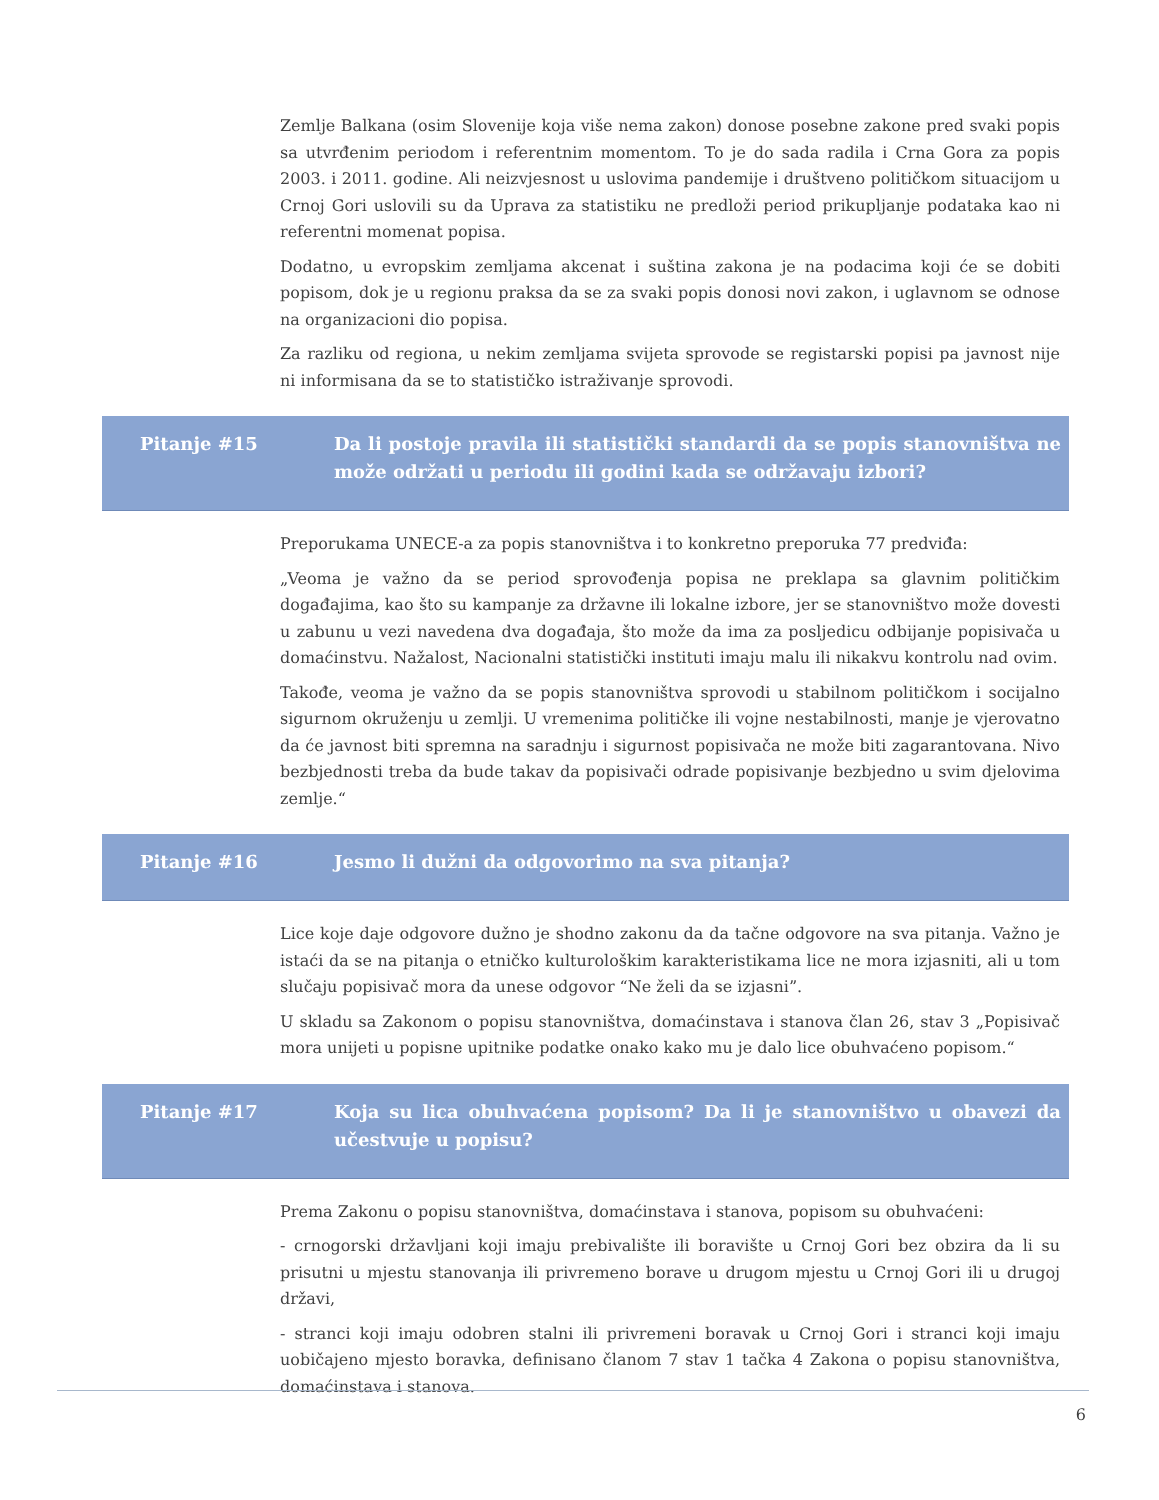Zemlje Balkana (osim Slovenije koja više nema zakon) donose posebne zakone pred svaki popis sa utvrđenim periodom i referentnim momentom. To je do sada radila i Crna Gora za popis 2003. i 2011. godine. Ali neizvjesnost u uslovima pandemije i društveno političkom situacijom u Crnoj Gori uslovili su da Uprava za statistiku ne predloži period prikupljanje podataka kao ni referentni momenat popisa.
Dodatno, u evropskim zemljama akcenat i suština zakona je na podacima koji će se dobiti popisom, dok je u regionu praksa da se za svaki popis donosi novi zakon, i uglavnom se odnose na organizacioni dio popisa.
Za razliku od regiona, u nekim zemljama svijeta sprovode se registarski popisi pa javnost nije ni informisana da se to statističko istraživanje sprovodi.
Pitanje #15 Da li postoje pravila ili statistički standardi da se popis stanovništva ne može održati u periodu ili godini kada se održavaju izbori?
Preporukama UNECE-a za popis stanovništva i to konkretno preporuka 77 predviđa:
„Veoma je važno da se period sprovođenja popisa ne preklapa sa glavnim političkim događajima, kao što su kampanje za državne ili lokalne izbore, jer se stanovništvo može dovesti u zabunu u vezi navedena dva događaja, što može da ima za posljedicu odbijanje popisivača u domaćinstvu. Nažalost, Nacionalni statistički instituti imaju malu ili nikakvu kontrolu nad ovim.
Takođe, veoma je važno da se popis stanovništva sprovodi u stabilnom političkom i socijalno sigurnom okruženju u zemlji. U vremenima političke ili vojne nestabilnosti, manje je vjerovatno da će javnost biti spremna na saradnju i sigurnost popisivača ne može biti zagarantovana. Nivo bezbjednosti treba da bude takav da popisivači odrade popisivanje bezbjedno u svim djelovima zemlje.“
Pitanje #16 Jesmo li dužni da odgovorimo na sva pitanja?
Lice koje daje odgovore dužno je shodno zakonu da da tačne odgovore na sva pitanja. Važno je istaći da se na pitanja o etničko kulturološkim karakteristikama lice ne mora izjasniti, ali u tom slučaju popisivač mora da unese odgovor “Ne želi da se izjasni”.
U skladu sa Zakonom o popisu stanovništva, domaćinstava i stanova član 26, stav 3 „Popisivač mora unijeti u popisne upitnike podatke onako kako mu je dalo lice obuhvaćeno popisom.“
Pitanje #17 Koja su lica obuhvaćena popisom? Da li je stanovništvo u obavezi da učestvuje u popisu?
Prema Zakonu o popisu stanovništva, domaćinstava i stanova, popisom su obuhvaćeni:
- crnogorski državljani koji imaju prebivalište ili boravište u Crnoj Gori bez obzira da li su prisutni u mjestu stanovanja ili privremeno borave u drugom mjestu u Crnoj Gori ili u drugoj državi,
- stranci koji imaju odobren stalni ili privremeni boravak u Crnoj Gori i stranci koji imaju uobičajeno mjesto boravka, definisano članom 7 stav 1 tačka 4 Zakona o popisu stanovništva, domaćinstava i stanova.
6